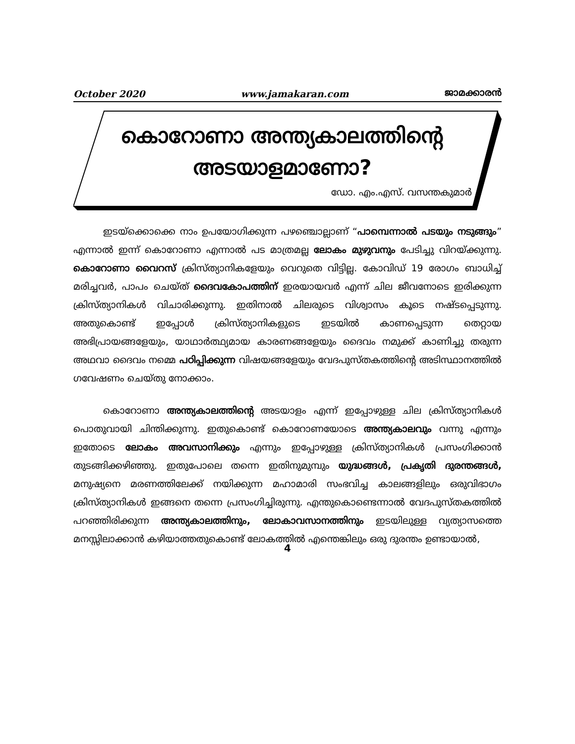October 2020 www.jamakaran.com ജാമക്കാരൻ
കൊറോണാ അന്ത്യകാലത്തിന്റെ
അടയാളമാണോ?
ഡോ. എം.എസ്. വസന്തകുമാർ
ഇടയ്ക്കൊക്കെ നാം ഉപയോഗിക്കുന്ന പഴഞ്ചൊല്ലാണ് “പാമ്പെന്നാൽ പടയും നടുങ്ങും” എന്നാൽ ഇന്ന് കൊറോണാ എന്നാൽ പട മാത്രമല്ല ലോകം മുഴുവനും പേടിച്ചു വിറയ്ക്കുന്നു. കൊറോണാ വൈറസ് ക്രിസ്ത്യാനികളേയും വെറുതെ വിട്ടില്ല. കോവിഡ് 19 രോഗം ബാധിച്ച് മരിച്ചവർ, പാപം ചെയ്ത് ദൈവകോപത്തിന് ഇരയായവർ എന്ന് ചില ജീവനോടെ ഇരിക്കുന്ന ക്രിസ്ത്യാനികൾ വിചാരിക്കുന്നു. ഇതിനാൽ ചിലരുടെ വിശ്വാസം കൂടെ നഷ്ടപ്പെടുന്നു. അതുകൊണ്ട് ഇപ്പോൾ ക്രിസ്ത്യാനികളുടെ ഇടയിൽ കാണപ്പെടുന്ന തെറ്റായ അഭിപ്രായങ്ങളേയും, യാഥാർത്ഥ്യമായ കാരണങ്ങളേയും ദൈവം നമുക്ക് കാണിച്ചു തരുന്ന അഥവാ ദൈവം നമ്മെ പഠിപ്പിക്കുന്ന വിഷയങ്ങളേയും വേദപുസ്തകത്തിന്റെ അടിസ്ഥാനത്തിൽ ഗവേഷണം ചെയ്തു നോക്കാം.
കൊറോണാ അന്ത്യകാലത്തിന്റെ അടയാളം എന്ന് ഇപ്പോഴുള്ള ചില ക്രിസ്ത്യാനികൾ പൊതുവായി ചിന്തിക്കുന്നു. ഇതുകൊണ്ട് കൊറോണയോടെ അന്ത്യകാലവും വന്നു എന്നും ഇതോടെ ലോകം അവസാനിക്കും എന്നും ഇപ്പോഴുള്ള ക്രിസ്ത്യാനികൾ പ്രസംഗിക്കാൻ തുടങ്ങിക്കഴിഞ്ഞു. ഇതുപോലെ തന്നെ ഇതിനുമുമ്പും യുദ്ധങ്ങൾ, പ്രകൃതി ദുരന്തങ്ങൾ, മനുഷ്യനെ മരണത്തിലേക്ക് നയിക്കുന്ന മഹാമാരി സംഭവിച്ച കാലങ്ങളിലും ഒരുവിഭാഗം ക്രിസ്ത്യാനികൾ ഇങ്ങനെ തന്നെ പ്രസംഗിച്ചിരുന്നു. എന്തുകൊണ്ടെന്നാൽ വേദപുസ്തകത്തിൽ പറഞ്ഞിരിക്കുന്ന അന്ത്യകാലത്തിനും, ലോകാവസാനത്തിനും ഇടയിലുള്ള വ്യത്യാസത്തെ മനസ്സിലാക്കാൻ കഴിയാത്തതുകൊണ്ട് ലോകത്തിൽ എന്തെങ്കിലും ഒരു ദുരന്തം ഉണ്ടായാൽ,
4